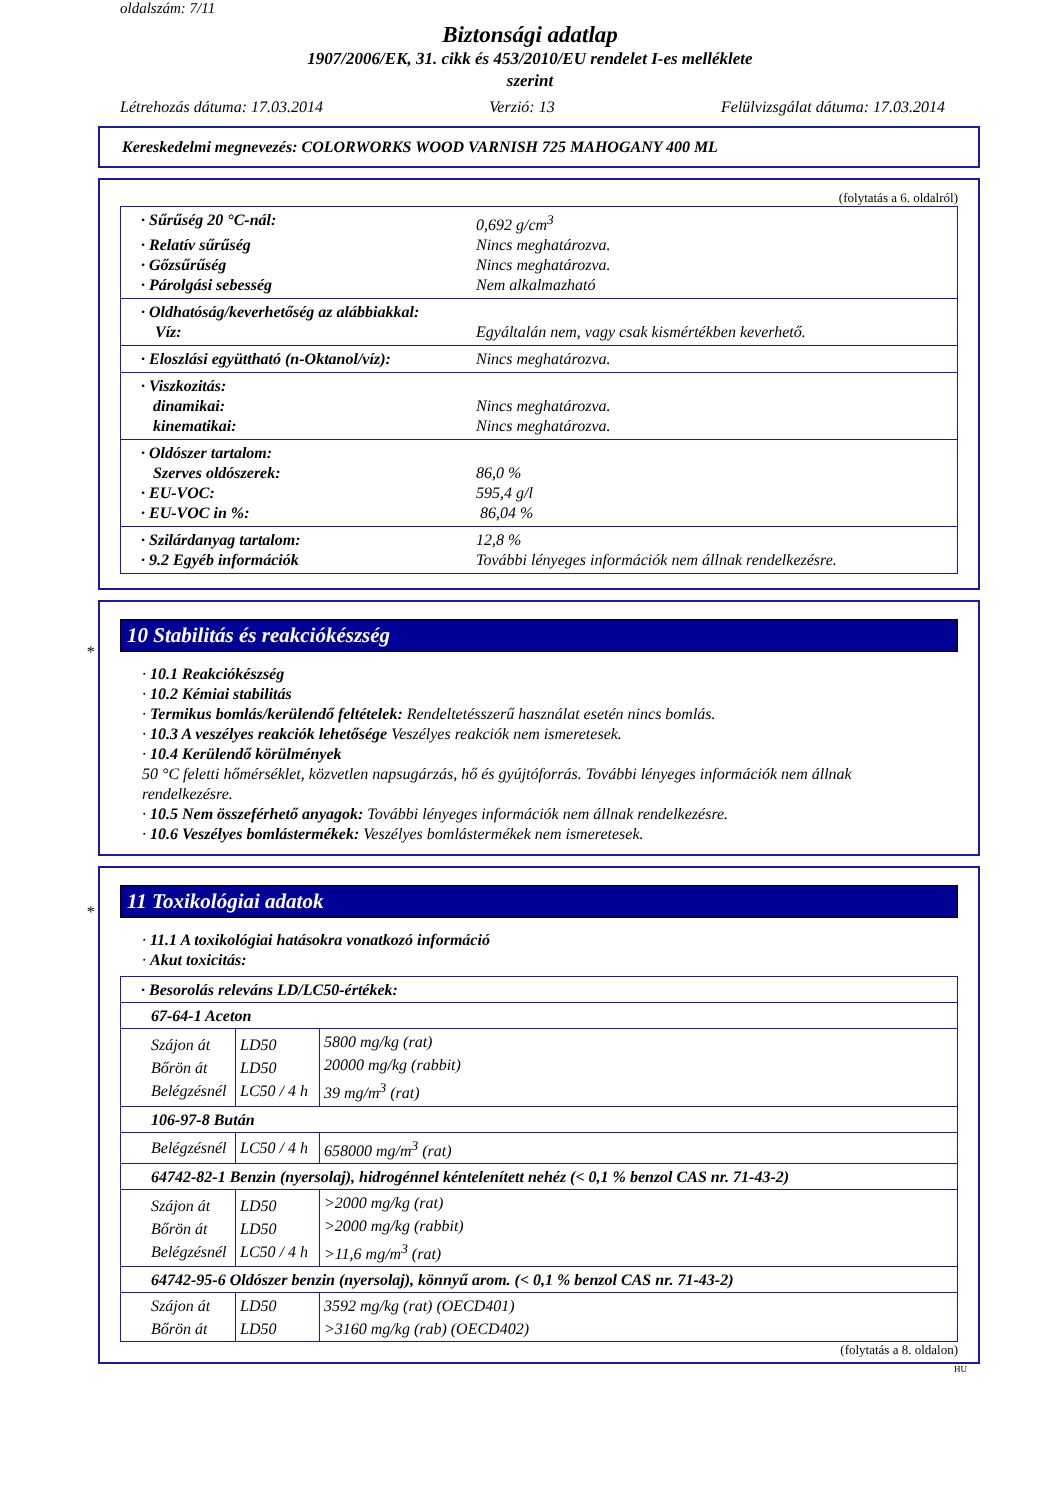oldalszám: 7/11
Biztonsági adatlap
1907/2006/EK, 31. cikk és 453/2010/EU rendelet I-es melléklete
szerint
Létrehozás dátuma: 17.03.2014 Verzió: 13 Felülvizsgálat dátuma: 17.03.2014
Kereskedelmi megnevezés: COLORWORKS WOOD VARNISH 725 MAHOGANY 400 ML
(folytatás a 6. oldalról)
· Sűrűség 20 °C-nál: 0,692 g/cm<sup>3</sup>
· Relatív sűrűség Nincs meghatározva.
· Gőzsűrűség Nincs meghatározva.
· Párolgási sebesség Nem alkalmazható
· Oldhatóság/keverhetőség az alábbiakkal:
Víz: Egyáltalán nem, vagy csak kismértékben keverhető.
· Eloszlási együttható (n-Oktanol/víz): Nincs meghatározva.
· Viszkozitás:
dinamikai: Nincs meghatározva.
kinematikai: Nincs meghatározva.
· Oldószer tartalom:
Szerves oldószerek: 86,0 %
· EU-VOC: 595,4 g/l
· EU-VOC in %: 86,04 %
· Szilárdanyag tartalom: 12,8 %
· 9.2 Egyéb információk További lényeges információk nem állnak rendelkezésre.
*
10 Stabilitás és reakciókészség
· 10.1 Reakciókészség
· 10.2 Kémiai stabilitás
· Termikus bomlás/kerülendő feltételek: Rendeltetésszerű használat esetén nincs bomlás.
· 10.3 A veszélyes reakciók lehetősége Veszélyes reakciók nem ismeretesek.
· 10.4 Kerülendő körülmények
50 °C feletti hőmérséklet, közvetlen napsugárzás, hő és gyújtóforrás. További lényeges információk nem állnak rendelkezésre.
· 10.5 Nem összeférhető anyagok: További lényeges információk nem állnak rendelkezésre.
· 10.6 Veszélyes bomlástermékek: Veszélyes bomlástermékek nem ismeretesek.
*
11 Toxikológiai adatok
· 11.1 A toxikológiai hatásokra vonatkozó információ
· Akut toxicitás:
| · Besorolás releváns LD/LC50-értékek: | | |
| 67-64-1 Aceton | | |
| Szájon át Bőrön át Belégzésnél | LD50 LD50 LC50 / 4 h | 5800 mg/kg (rat) 20000 mg/kg (rabbit) 39 mg/m<sup>3</sup> (rat) |
| 106-97-8 Bután | | |
| Belégzésnél | LC50 / 4 h | 658000 mg/m<sup>3</sup> (rat) |
| 64742-82-1 Benzin (nyersolaj), hidrogénnel kéntelenített nehéz (< 0,1 % benzol CAS nr. 71-43-2) | | |
| Szájon át Bőrön át Belégzésnél | LD50 LD50 LC50 / 4 h | >2000 mg/kg (rat) >2000 mg/kg (rabbit) >11,6 mg/m<sup>3</sup> (rat) |
| 64742-95-6 Oldószer benzin (nyersolaj), könnyű arom. (< 0,1 % benzol CAS nr. 71-43-2) | | |
| Szájon át Bőrön át | LD50 LD50 | 3592 mg/kg (rat) (OECD401) >3160 mg/kg (rab) (OECD402) |
(folytatás a 8. oldalon)
HU